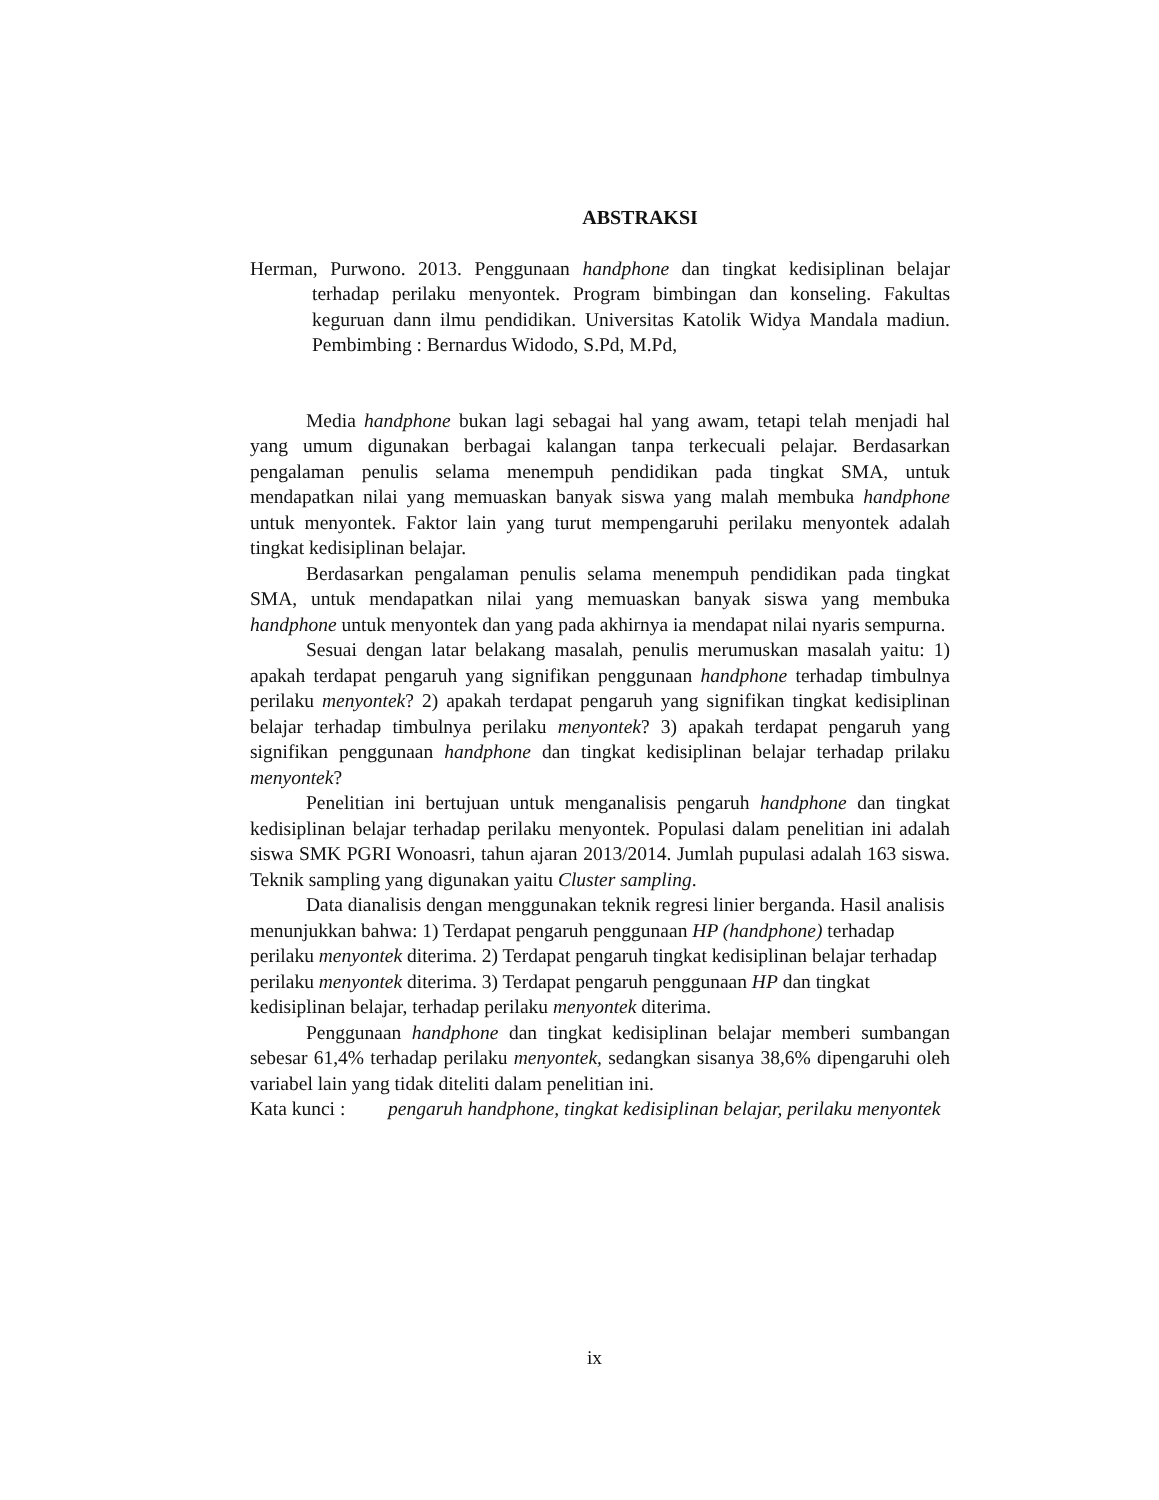ABSTRAKSI
Herman, Purwono. 2013. Penggunaan handphone dan tingkat kedisiplinan belajar terhadap perilaku menyontek. Program bimbingan dan konseling. Fakultas keguruan dann ilmu pendidikan. Universitas Katolik Widya Mandala madiun. Pembimbing : Bernardus Widodo, S.Pd, M.Pd,
Media handphone bukan lagi sebagai hal yang awam, tetapi telah menjadi hal yang umum digunakan berbagai kalangan tanpa terkecuali pelajar. Berdasarkan pengalaman penulis selama menempuh pendidikan pada tingkat SMA, untuk mendapatkan nilai yang memuaskan banyak siswa yang malah membuka handphone untuk menyontek. Faktor lain yang turut mempengaruhi perilaku menyontek adalah tingkat kedisiplinan belajar.
Berdasarkan pengalaman penulis selama menempuh pendidikan pada tingkat SMA, untuk mendapatkan nilai yang memuaskan banyak siswa yang membuka handphone untuk menyontek dan yang pada akhirnya ia mendapat nilai nyaris sempurna.
Sesuai dengan latar belakang masalah, penulis merumuskan masalah yaitu: 1) apakah terdapat pengaruh yang signifikan penggunaan handphone terhadap timbulnya perilaku menyontek? 2) apakah terdapat pengaruh yang signifikan tingkat kedisiplinan belajar terhadap timbulnya perilaku menyontek? 3) apakah terdapat pengaruh yang signifikan penggunaan handphone dan tingkat kedisiplinan belajar terhadap prilaku menyontek?
Penelitian ini bertujuan untuk menganalisis pengaruh handphone dan tingkat kedisiplinan belajar terhadap perilaku menyontek. Populasi dalam penelitian ini adalah siswa SMK PGRI Wonoasri, tahun ajaran 2013/2014. Jumlah pupulasi adalah 163 siswa. Teknik sampling yang digunakan yaitu Cluster sampling.
Data dianalisis dengan menggunakan teknik regresi linier berganda. Hasil analisis menunjukkan bahwa: 1) Terdapat pengaruh penggunaan HP (handphone) terhadap perilaku menyontek diterima. 2) Terdapat pengaruh tingkat kedisiplinan belajar terhadap perilaku menyontek diterima. 3) Terdapat pengaruh penggunaan HP dan tingkat kedisiplinan belajar, terhadap perilaku menyontek diterima.
Penggunaan handphone dan tingkat kedisiplinan belajar memberi sumbangan sebesar 61,4% terhadap perilaku menyontek, sedangkan sisanya 38,6% dipengaruhi oleh variabel lain yang tidak diteliti dalam penelitian ini.
Kata kunci : pengaruh handphone, tingkat kedisiplinan belajar, perilaku menyontek
ix